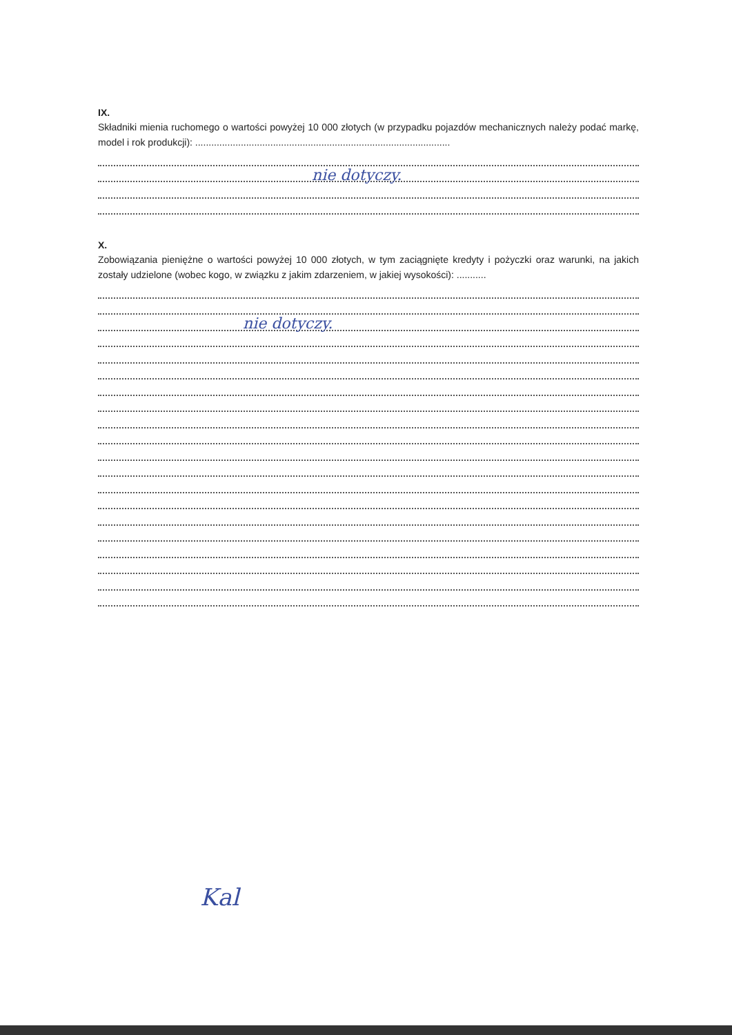IX.
Składniki mienia ruchomego o wartości powyżej 10 000 złotych (w przypadku pojazdów mechanicznych należy podać markę, model i rok produkcji): ...............................................................................................
nie dotyczy.
X.
Zobowiązania pieniężne o wartości powyżej 10 000 złotych, w tym zaciągnięte kredyty i pożyczki oraz warunki, na jakich zostały udzielone (wobec kogo, w związku z jakim zdarzeniem, w jakiej wysokości): ...........
nie dotyczy.
Kal